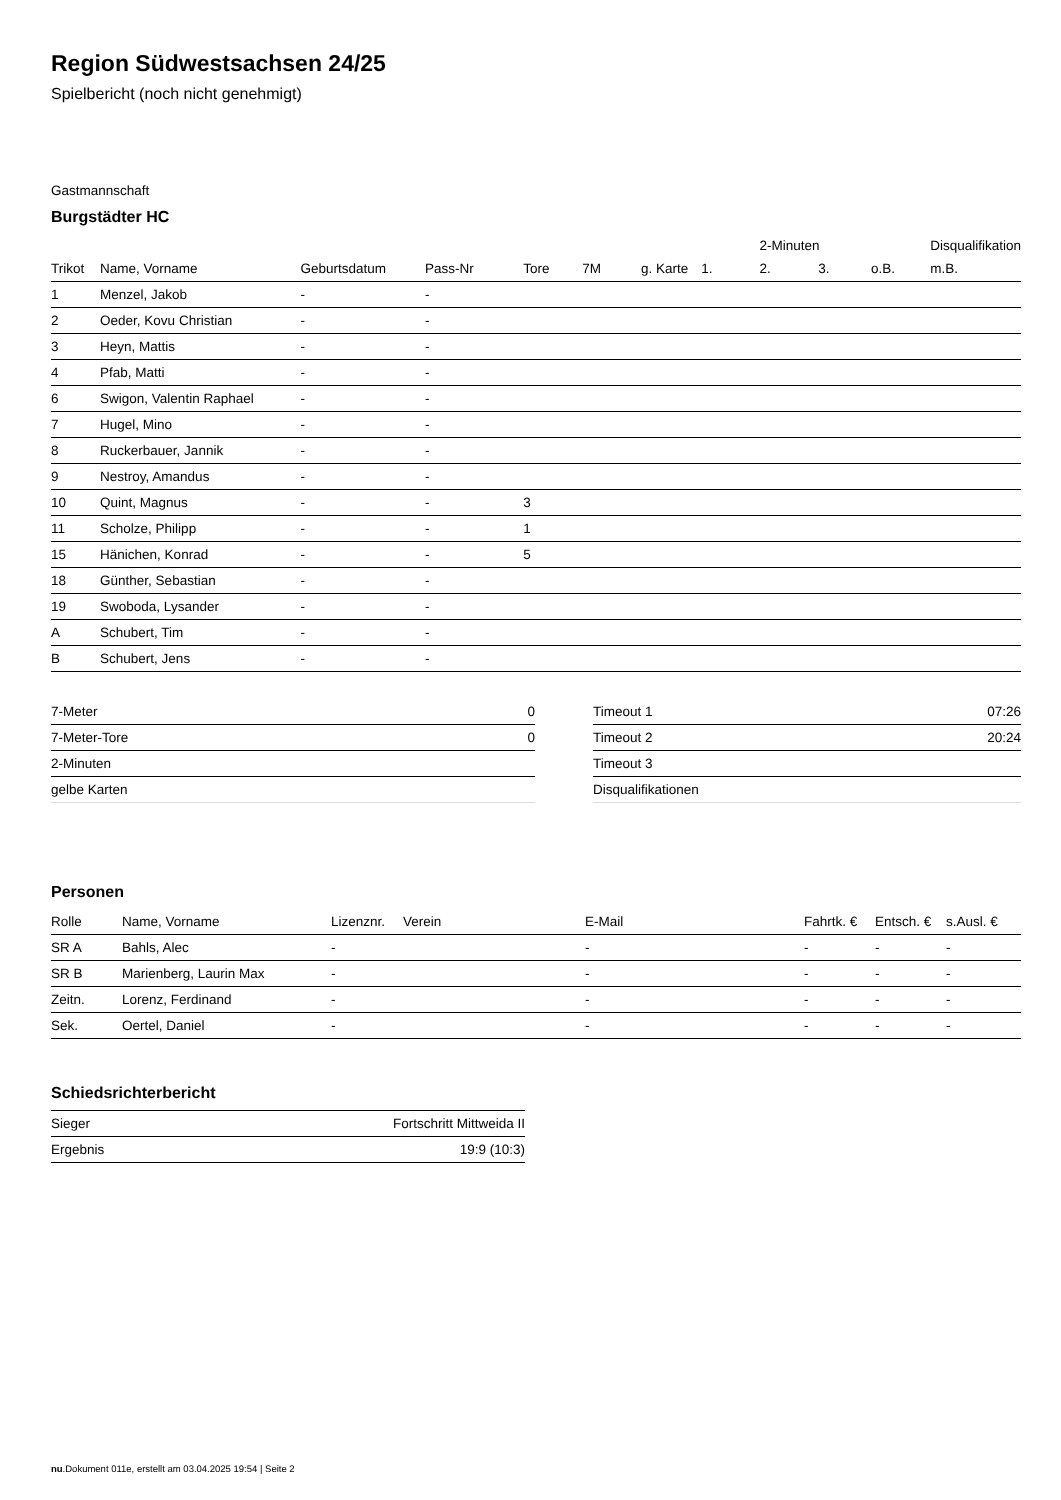Region Südwestsachsen 24/25
Spielbericht (noch nicht genehmigt)
Gastmannschaft
Burgstädter HC
| | | | | | | | | 2-Minuten | | | Disqualifikation |
| --- | --- | --- | --- | --- | --- | --- | --- | --- | --- | --- | --- |
| Trikot | Name, Vorname | Geburtsdatum | Pass-Nr | Tore | 7M | g. Karte | 1. | 2. | 3. | o.B. | m.B. |
| 1 | Menzel, Jakob | - | - | | | | | | | | |
| 2 | Oeder, Kovu Christian | - | - | | | | | | | | |
| 3 | Heyn, Mattis | - | - | | | | | | | | |
| 4 | Pfab, Matti | - | - | | | | | | | | |
| 6 | Swigon, Valentin Raphael | - | - | | | | | | | | |
| 7 | Hugel, Mino | - | - | | | | | | | | |
| 8 | Ruckerbauer, Jannik | - | - | | | | | | | | |
| 9 | Nestroy, Amandus | - | - | | | | | | | | |
| 10 | Quint, Magnus | - | - | 3 | | | | | | | |
| 11 | Scholze, Philipp | - | - | 1 | | | | | | | |
| 15 | Hänichen, Konrad | - | - | 5 | | | | | | | |
| 18 | Günther, Sebastian | - | - | | | | | | | | |
| 19 | Swoboda, Lysander | - | - | | | | | | | | |
| A | Schubert, Tim | - | - | | | | | | | | |
| B | Schubert, Jens | - | - | | | | | | | | |
| 7-Meter | 0 |
| 7-Meter-Tore | 0 |
| 2-Minuten | |
| gelbe Karten | |
| Timeout 1 | 07:26 |
| Timeout 2 | 20:24 |
| Timeout 3 | |
| Disqualifikationen | |
Personen
| Rolle | Name, Vorname | Lizenznr. | Verein | E-Mail | Fahrtk. € | Entsch. € | s.Ausl. € |
| --- | --- | --- | --- | --- | --- | --- | --- |
| SR A | Bahls, Alec | - | | - | - | - | - |
| SR B | Marienberg, Laurin Max | - | | - | - | - | - |
| Zeitn. | Lorenz, Ferdinand | - | | - | - | - | - |
| Sek. | Oertel, Daniel | - | | - | - | - | - |
Schiedsrichterbericht
| Sieger | Fortschritt Mittweida II |
| Ergebnis | 19:9 (10:3) |
nu.Dokument 011e, erstellt am 03.04.2025 19:54 | Seite 2